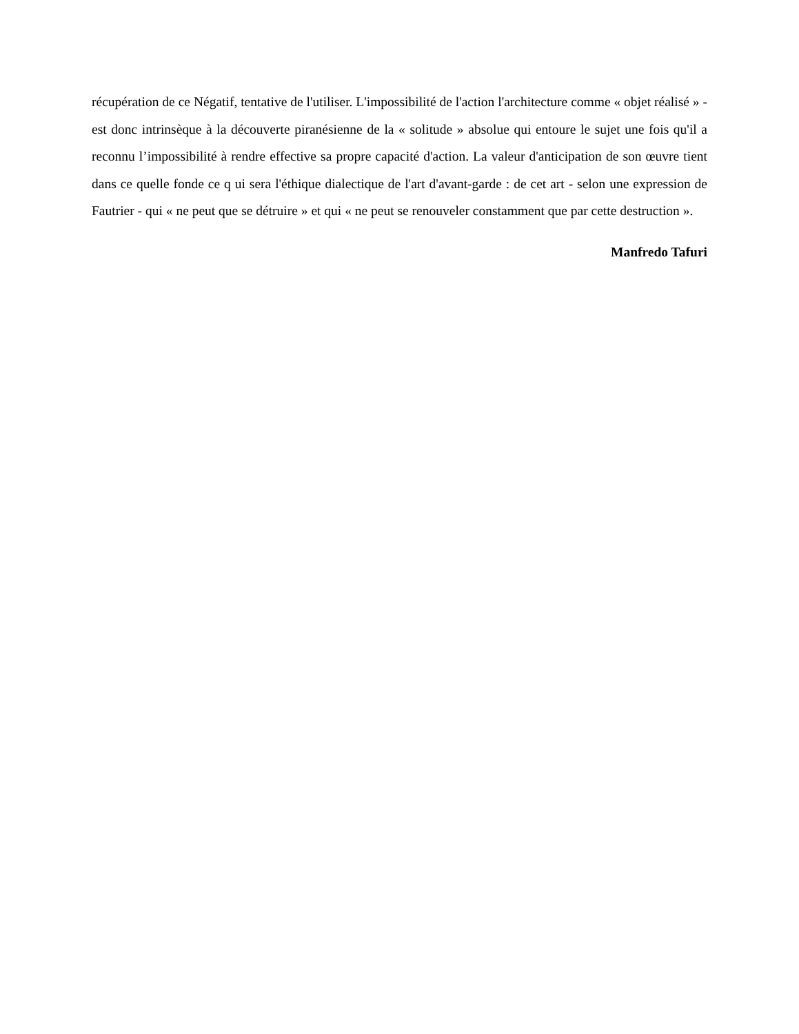récupération de ce Négatif, tentative de l'utiliser. L'impossibilité de l'action l'architecture comme « objet réalisé » - est donc intrinsèque à la découverte piranésienne de la « solitude » absolue qui entoure le sujet une fois qu'il a reconnu l’impossibilité à rendre effective sa propre capacité d'action. La valeur d'anticipation de son œuvre tient dans ce quelle fonde ce q ui sera l'éthique dialectique de l'art d'avant-garde : de cet art - selon une expression de Fautrier - qui « ne peut que se détruire » et qui « ne peut se renouveler constamment que par cette destruction ».
Manfredo Tafuri